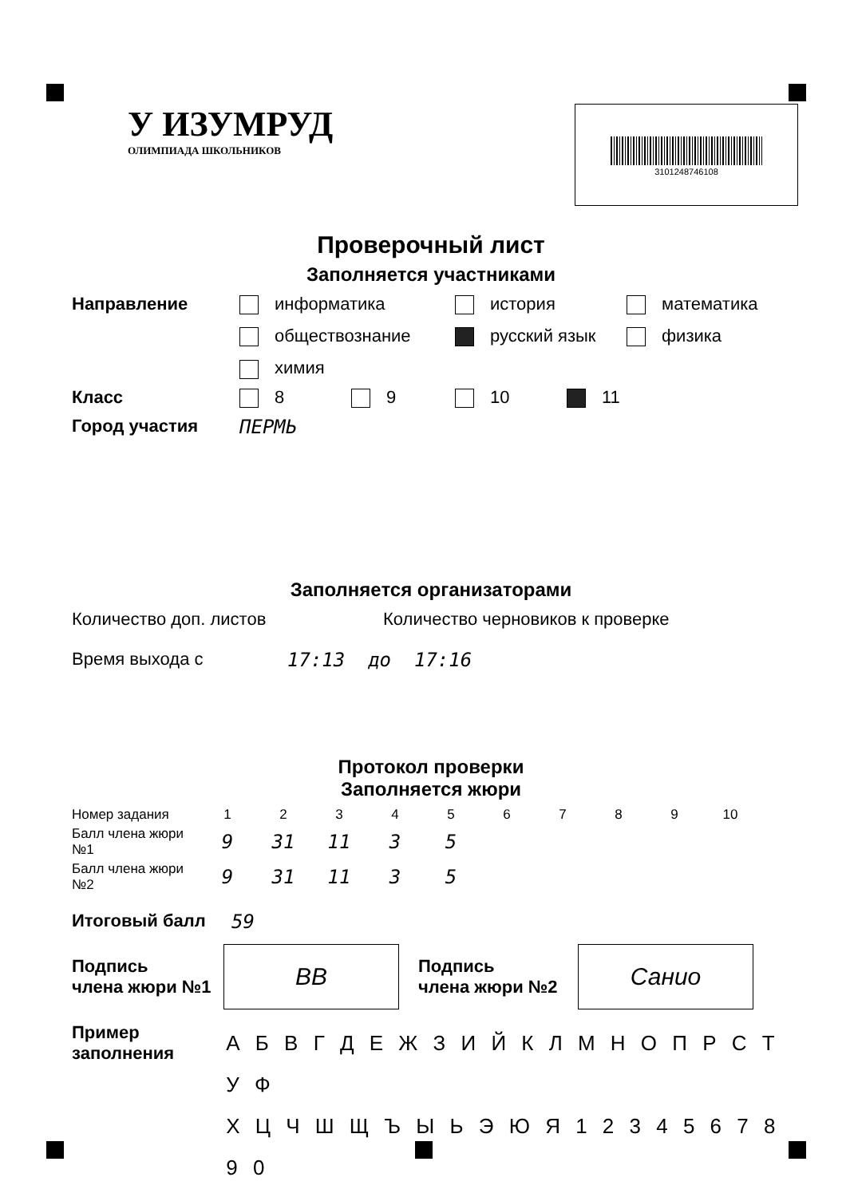У ИЗУМРУД
ОЛИМПИАДА ШКОЛЬНИКОВ
3101248746108
Проверочный лист
Заполняется участниками
Направление информатика
история
математика
обществознание
русский язык
физика
химия
Класс 8 9 10 11
Город участия ПЕРМЬ
Заполняется организаторами
Количество доп. листов Количество черновиков к проверке
Время выхода с 17:13 до 17:16
Протокол проверки
Заполняется жюри
| Номер задания | 1 | 2 | 3 | 4 | 5 | 6 | 7 | 8 | 9 | 10 |
| Балл члена жюри №1 | 9 | 31 | 11 | 3 | 5 | | | | | |
| Балл члена жюри №2 | 9 | 31 | 11 | 3 | 5 | | | | | |
Итоговый балл 59
Подпись
члена жюри №1
ВВ
Подпись
члена жюри №2
Санио
Пример
заполнения
А Б В Г Д Е Ж З И Й К Л М Н О П Р С Т У Ф
Х Ц Ч Ш Щ Ъ Ы Ь Э Ю Я 1 2 3 4 5 6 7 8 9 0